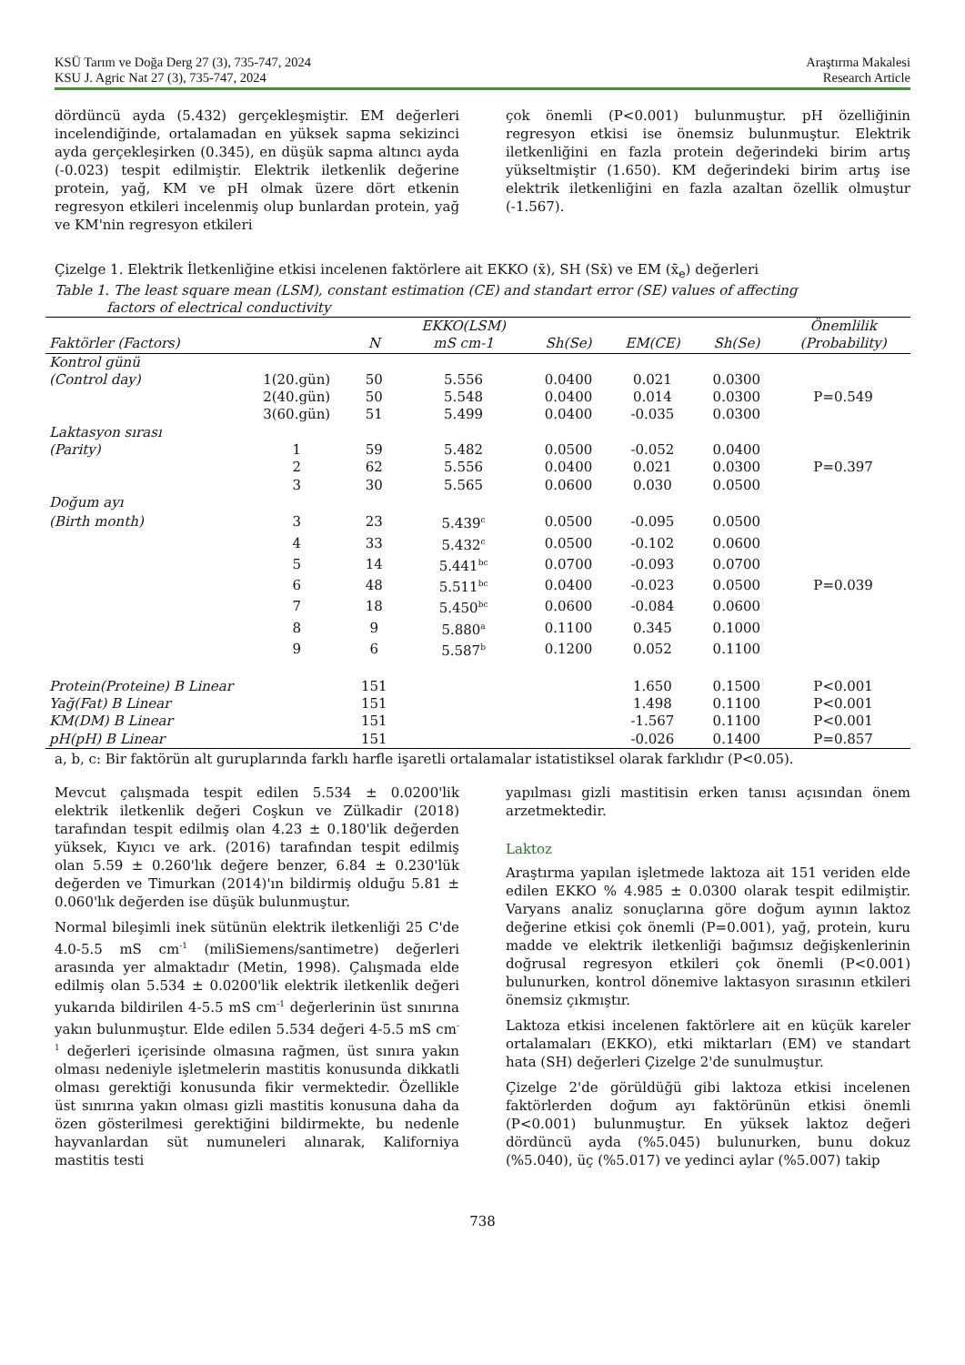KSÜ Tarım ve Doğa Derg 27 (3), 735-747, 2024
KSU J. Agric Nat 27 (3), 735-747, 2024
Araştırma Makalesi
Research Article
dördüncü ayda (5.432) gerçekleşmiştir. EM değerleri incelendiğinde, ortalamadan en yüksek sapma sekizinci ayda gerçekleşirken (0.345), en düşük sapma altıncı ayda (-0.023) tespit edilmiştir. Elektrik iletkenlik değerine protein, yağ, KM ve pH olmak üzere dört etkenin regresyon etkileri incelenmiş olup bunlardan protein, yağ ve KM'nin regresyon etkileri
çok önemli (P<0.001) bulunmuştur. pH özelliğinin regresyon etkisi ise önemsiz bulunmuştur. Elektrik iletkenliğini en fazla protein değerindeki birim artış yükseltmiştir (1.650). KM değerindeki birim artış ise elektrik iletkenliğini en fazla azaltan özellik olmuştur (-1.567).
Çizelge 1. Elektrik İletkenliğine etkisi incelenen faktörlere ait EKKO (x̄), SH (Sx̄) ve EM (x̄<sub>e</sub>) değerleri
Table 1. The least square mean (LSM), constant estimation (CE) and standart error (SE) values of affecting
factors of electrical conductivity
| | | | EKKO(LSM) | | | | Önemlilik |
| --- | --- | --- | --- | --- | --- | --- | --- |
| Faktörler (Factors) | | N | mS cm-1 | Sh(Se) | EM(CE) | Sh(Se) | (Probability) |
| Kontrol günü | | | | | | | |
| (Control day) | 1(20.gün) | 50 | 5.556 | 0.0400 | 0.021 | 0.0300 | |
| | 2(40.gün) | 50 | 5.548 | 0.0400 | 0.014 | 0.0300 | P=0.549 |
| | 3(60.gün) | 51 | 5.499 | 0.0400 | -0.035 | 0.0300 | |
| Laktasyon sırası | | | | | | | |
| (Parity) | 1 | 59 | 5.482 | 0.0500 | -0.052 | 0.0400 | |
| | 2 | 62 | 5.556 | 0.0400 | 0.021 | 0.0300 | P=0.397 |
| | 3 | 30 | 5.565 | 0.0600 | 0.030 | 0.0500 | |
| Doğum ayı | | | | | | | |
| (Birth month) | 3 | 23 | 5.439<sup>c</sup> | 0.0500 | -0.095 | 0.0500 | |
| | 4 | 33 | 5.432<sup>c</sup> | 0.0500 | -0.102 | 0.0600 | |
| | 5 | 14 | 5.441<sup>bc</sup> | 0.0700 | -0.093 | 0.0700 | |
| | 6 | 48 | 5.511<sup>bc</sup> | 0.0400 | -0.023 | 0.0500 | P=0.039 |
| | 7 | 18 | 5.450<sup>bc</sup> | 0.0600 | -0.084 | 0.0600 | |
| | 8 | 9 | 5.880<sup>a</sup> | 0.1100 | 0.345 | 0.1000 | |
| | 9 | 6 | 5.587<sup>b</sup> | 0.1200 | 0.052 | 0.1100 | |
| Protein(Proteine) B Linear | | 151 | | | 1.650 | 0.1500 | P<0.001 |
| Yağ(Fat) B Linear | | 151 | | | 1.498 | 0.1100 | P<0.001 |
| KM(DM) B Linear | | 151 | | | -1.567 | 0.1100 | P<0.001 |
| pH(pH) B Linear | | 151 | | | -0.026 | 0.1400 | P=0.857 |
a, b, c: Bir faktörün alt guruplarında farklı harfle işaretli ortalamalar istatistiksel olarak farklıdır (P<0.05).
Mevcut çalışmada tespit edilen 5.534 ± 0.0200'lik elektrik iletkenlik değeri Coşkun ve Zülkadir (2018) tarafından tespit edilmiş olan 4.23 ± 0.180'lik değerden yüksek, Kıyıcı ve ark. (2016) tarafından tespit edilmiş olan 5.59 ± 0.260'lık değere benzer, 6.84 ± 0.230'lük değerden ve Timurkan (2014)'ın bildirmiş olduğu 5.81 ± 0.060'lık değerden ise düşük bulunmuştur.
Normal bileşimli inek sütünün elektrik iletkenliği 25 C'de 4.0-5.5 mS cm<sup>-1</sup> (miliSiemens/santimetre) değerleri arasında yer almaktadır (Metin, 1998). Çalışmada elde edilmiş olan 5.534 ± 0.0200'lik elektrik iletkenlik değeri yukarıda bildirilen 4-5.5 mS cm<sup>-1</sup> değerlerinin üst sınırına yakın bulunmuştur. Elde edilen 5.534 değeri 4-5.5 mS cm<sup>-1</sup> değerleri içerisinde olmasına rağmen, üst sınıra yakın olması nedeniyle işletmelerin mastitis konusunda dikkatli olması gerektiği konusunda fikir vermektedir. Özellikle üst sınırına yakın olması gizli mastitis konusuna daha da özen gösterilmesi gerektiğini bildirmekte, bu nedenle hayvanlardan süt numuneleri alınarak, Kaliforniya mastitis testi
yapılması gizli mastitisin erken tanısı açısından önem arzetmektedir.
Laktoz
Araştırma yapılan işletmede laktoza ait 151 veriden elde edilen EKKO % 4.985 ± 0.0300 olarak tespit edilmiştir. Varyans analiz sonuçlarına göre doğum ayının laktoz değerine etkisi çok önemli (P=0.001), yağ, protein, kuru madde ve elektrik iletkenliği bağımsız değişkenlerinin doğrusal regresyon etkileri çok önemli (P<0.001) bulunurken, kontrol dönemive laktasyon sırasının etkileri önemsiz çıkmıştır.
Laktoza etkisi incelenen faktörlere ait en küçük kareler ortalamaları (EKKO), etki miktarları (EM) ve standart hata (SH) değerleri Çizelge 2'de sunulmuştur.
Çizelge 2'de görüldüğü gibi laktoza etkisi incelenen faktörlerden doğum ayı faktörünün etkisi önemli (P<0.001) bulunmuştur. En yüksek laktoz değeri dördüncü ayda (%5.045) bulunurken, bunu dokuz (%5.040), üç (%5.017) ve yedinci aylar (%5.007) takip
738